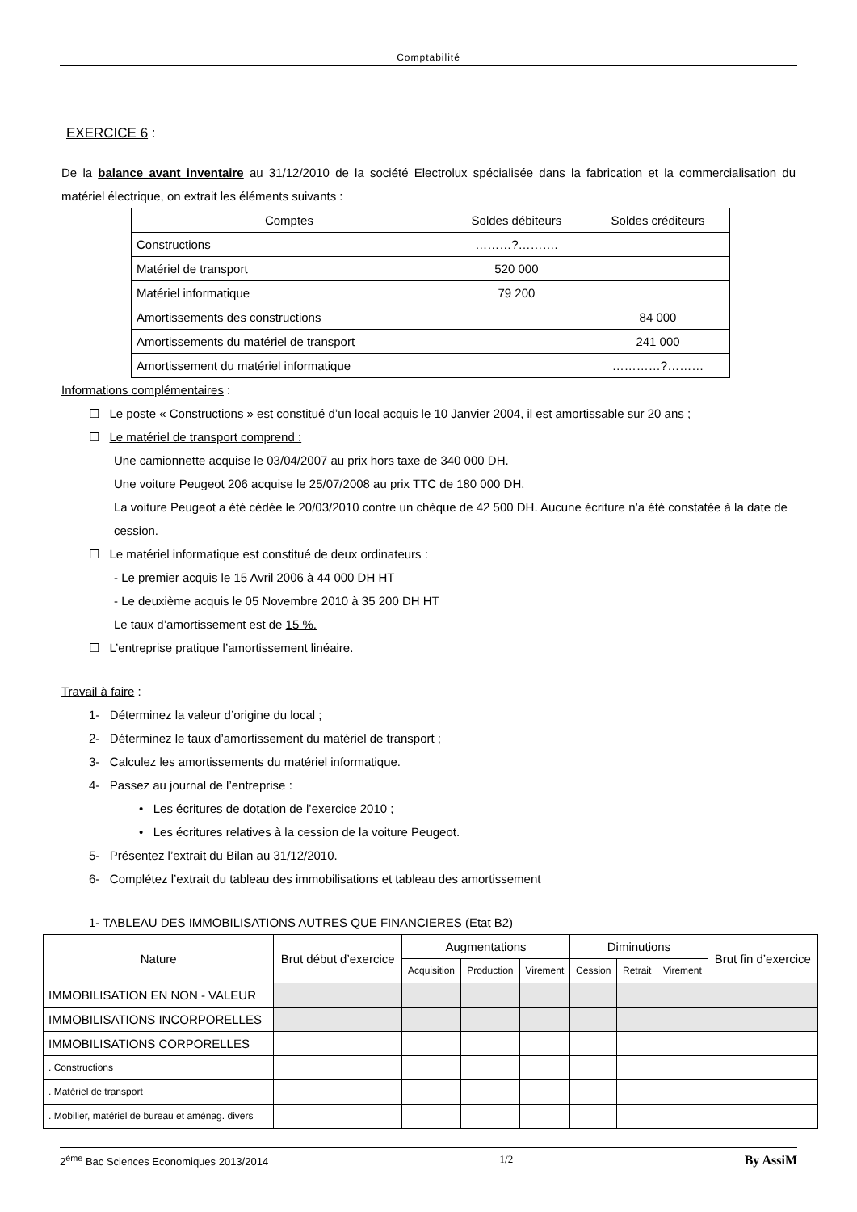Comptabilité
EXERCICE 6 :
De la balance avant inventaire au 31/12/2010 de la société Electrolux spécialisée dans la fabrication et la commercialisation du matériel électrique, on extrait les éléments suivants :
| Comptes | Soldes débiteurs | Soldes créditeurs |
| --- | --- | --- |
| Constructions | ………?………. | |
| Matériel de transport | 520 000 | |
| Matériel informatique | 79 200 | |
| Amortissements des constructions | | 84 000 |
| Amortissements du matériel de transport | | 241 000 |
| Amortissement du matériel informatique | | …………?……… |
Informations complémentaires :
☐ Le poste « Constructions » est constitué d’un local acquis le 10 Janvier 2004, il est amortissable sur 20 ans ;
☐ Le matériel de transport comprend :
Une camionnette acquise le 03/04/2007 au prix hors taxe de 340 000 DH.
Une voiture Peugeot 206 acquise le 25/07/2008 au prix TTC de 180 000 DH.
La voiture Peugeot a été cédée le 20/03/2010 contre un chèque de 42 500 DH. Aucune écriture n’a été constatée à la date de cession.
☐ Le matériel informatique est constitué de deux ordinateurs :
- Le premier acquis le 15 Avril 2006 à 44 000 DH HT
- Le deuxième acquis le 05 Novembre 2010 à 35 200 DH HT
Le taux d’amortissement est de 15 %.
☐ L’entreprise pratique l’amortissement linéaire.
Travail à faire :
1- Déterminez la valeur d’origine du local ;
2- Déterminez le taux d’amortissement du matériel de transport ;
3- Calculez les amortissements du matériel informatique.
4- Passez au journal de l’entreprise :
• Les écritures de dotation de l’exercice 2010 ;
• Les écritures relatives à la cession de la voiture Peugeot.
5- Présentez l’extrait du Bilan au 31/12/2010.
6- Complétez l’extrait du tableau des immobilisations et tableau des amortissement
1- TABLEAU DES IMMOBILISATIONS AUTRES QUE FINANCIERES (Etat B2)
| Nature | Brut début d’exercice | Augmentations | | | Diminutions | | | Brut fin d’exercice |
| --- | --- | --- | --- | --- | --- | --- | --- | --- |
| | | Acquisition | Production | Virement | Cession | Retrait | Virement | |
| IMMOBILISATION EN NON - VALEUR | | | | | | | | |
| IMMOBILISATIONS INCORPORELLES | | | | | | | | |
| IMMOBILISATIONS CORPORELLES | | | | | | | | |
| . Constructions | | | | | | | | |
| . Matériel de transport | | | | | | | | |
| . Mobilier, matériel de bureau et aménag. divers | | | | | | | | |
2<sup>ème</sup> Bac Sciences Economiques 2013/2014 1/2 By AssiM